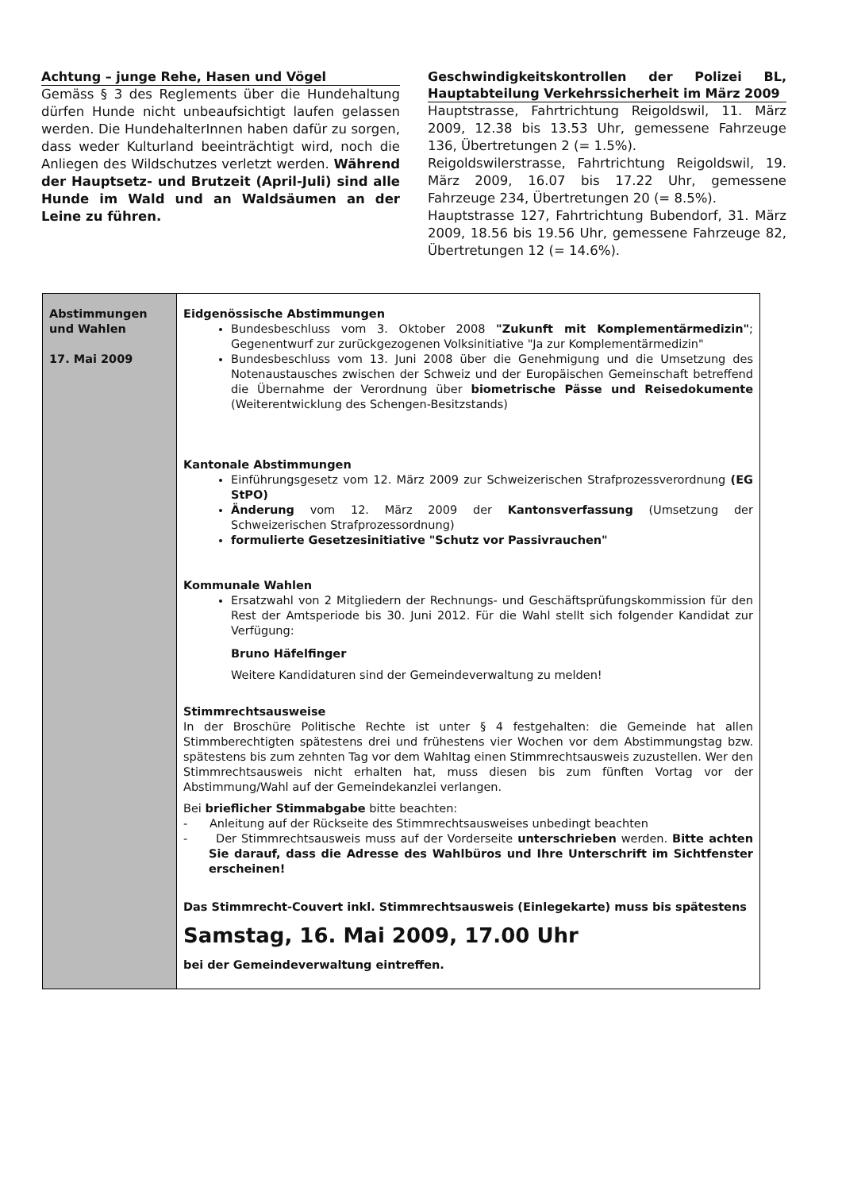Achtung – junge Rehe, Hasen und Vögel
Gemäss § 3 des Reglements über die Hundehaltung dürfen Hunde nicht unbeaufsichtigt laufen gelassen werden. Die HundehalterInnen haben dafür zu sorgen, dass weder Kulturland beeinträchtigt wird, noch die Anliegen des Wildschutzes verletzt werden. Während der Hauptsetz- und Brutzeit (April-Juli) sind alle Hunde im Wald und an Waldsäumen an der Leine zu führen.
Geschwindigkeitskontrollen der Polizei BL, Hauptabteilung Verkehrssicherheit im März 2009
Hauptstrasse, Fahrtrichtung Reigoldswil, 11. März 2009, 12.38 bis 13.53 Uhr, gemessene Fahrzeuge 136, Übertretungen 2 (= 1.5%).
Reigoldswilerstrasse, Fahrtrichtung Reigoldswil, 19. März 2009, 16.07 bis 17.22 Uhr, gemessene Fahrzeuge 234, Übertretungen 20 (= 8.5%).
Hauptstrasse 127, Fahrtrichtung Bubendorf, 31. März 2009, 18.56 bis 19.56 Uhr, gemessene Fahrzeuge 82, Übertretungen 12 (= 14.6%).
| Abstimmungen und Wahlen 17. Mai 2009 | Eidgenössische Abstimmungen Bundesbeschluss vom 3. Oktober 2008 "Zukunft mit Komplementärmedizin" ; Gegenentwurf zur zurückgezogenen Volksinitiative "Ja zur Komplementärmedizin" Bundesbeschluss vom 13. Juni 2008 über die Genehmigung und die Umsetzung des Notenaustausches zwischen der Schweiz und der Europäischen Gemeinschaft betreffend die Übernahme der Verordnung über biometrische Pässe und Reisedokumente (Weiterentwicklung des Schengen-Besitzstands) Kantonale Abstimmungen Einführungsgesetz vom 12. März 2009 zur Schweizerischen Strafprozessverordnung (EG StPO) Änderung vom 12. März 2009 der Kantonsverfassung (Umsetzung der Schweizerischen Strafprozessordnung) formulierte Gesetzesinitiative "Schutz vor Passivrauchen" Kommunale Wahlen Ersatzwahl von 2 Mitgliedern der Rechnungs- und Geschäftsprüfungskommission für den Rest der Amtsperiode bis 30. Juni 2012. Für die Wahl stellt sich folgender Kandidat zur Verfügung: Bruno Häfelfinger Weitere Kandidaturen sind der Gemeindeverwaltung zu melden! Stimmrechtsausweise In der Broschüre Politische Rechte ist unter § 4 festgehalten: die Gemeinde hat allen Stimmberechtigten spätestens drei und frühestens vier Wochen vor dem Abstimmungstag bzw. spätestens bis zum zehnten Tag vor dem Wahltag einen Stimmrechtsausweis zuzustellen. Wer den Stimmrechtsausweis nicht erhalten hat, muss diesen bis zum fünften Vortag vor der Abstimmung/Wahl auf der Gemeindekanzlei verlangen. Bei brieflicher Stimmabgabe bitte beachten: - Anleitung auf der Rückseite des Stimmrechtsausweises unbedingt beachten - Der Stimmrechtsausweis muss auf der Vorderseite unterschrieben werden. Bitte achten Sie darauf, dass die Adresse des Wahlbüros und Ihre Unterschrift im Sichtfenster erscheinen! Das Stimmrecht-Couvert inkl. Stimmrechtsausweis (Einlegekarte) muss bis spätestens Samstag, 16. Mai 2009, 17.00 Uhr bei der Gemeindeverwaltung eintreffen. |